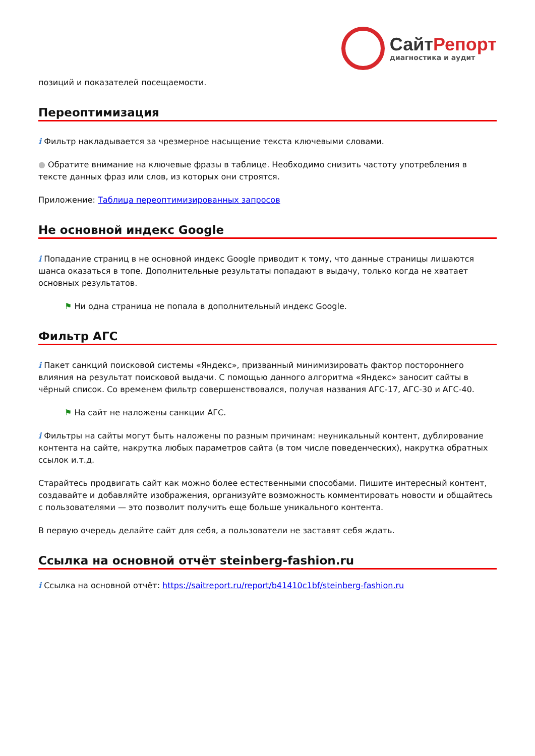СайтРепорт
диагностика и аудит
позиций и показателей посещаемости.
Переоптимизация
i Фильтр накладывается за чрезмерное насыщение текста ключевыми словами.
● Обратите внимание на ключевые фразы в таблице. Необходимо снизить частоту употребления в тексте данных фраз или слов, из которых они строятся.
Приложение: Таблица переоптимизированных запросов
Не основной индекс Google
i Попадание страниц в не основной индекс Google приводит к тому, что данные страницы лишаются шанса оказаться в топе. Дополнительные результаты попадают в выдачу, только когда не хватает основных результатов.
⚑ Ни одна страница не попала в дополнительный индекс Google.
Фильтр АГС
i Пакет санкций поисковой системы «Яндекс», призванный минимизировать фактор постороннего влияния на результат поисковой выдачи. С помощью данного алгоритма «Яндекс» заносит сайты в чёрный список. Со временем фильтр совершенствовался, получая названия АГС-17, АГС-30 и АГС-40.
⚑ На сайт не наложены санкции АГС.
i Фильтры на сайты могут быть наложены по разным причинам: неуникальный контент, дублирование контента на сайте, накрутка любых параметров сайта (в том числе поведенческих), накрутка обратных ссылок и.т.д.
Старайтесь продвигать сайт как можно более естественными способами. Пишите интересный контент, создавайте и добавляйте изображения, организуйте возможность комментировать новости и общайтесь с пользователями — это позволит получить еще больше уникального контента.
В первую очередь делайте сайт для себя, а пользователи не заставят себя ждать.
Ссылка на основной отчёт steinberg-fashion.ru
i Ссылка на основной отчёт: https://saitreport.ru/report/b41410c1bf/steinberg-fashion.ru